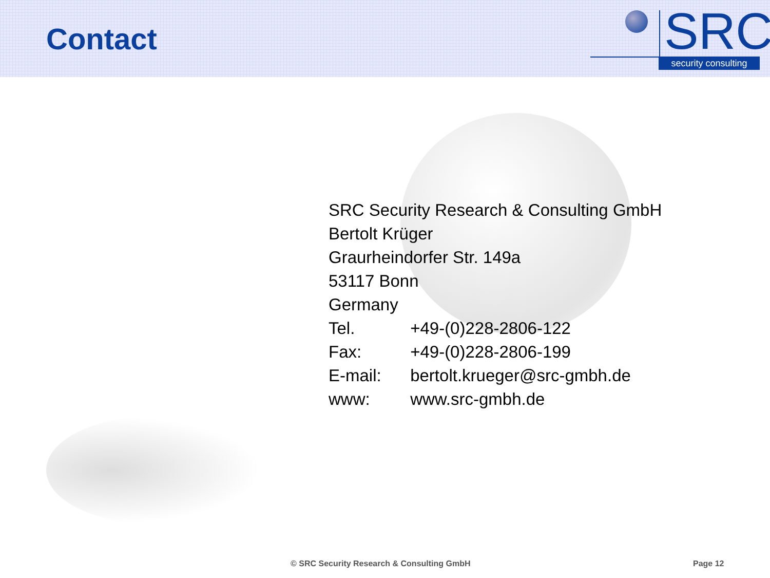Contact
SRC
security consulting
SRC Security Research & Consulting GmbH
Bertolt Krüger
Graurheindorfer Str. 149a
53117 Bonn
Germany
Tel. +49-(0)228-2806-122
Fax: +49-(0)228-2806-199
E-mail: bertolt.krueger@src-gmbh.de
www: www.src-gmbh.de
© SRC Security Research & Consulting GmbH
Page 12